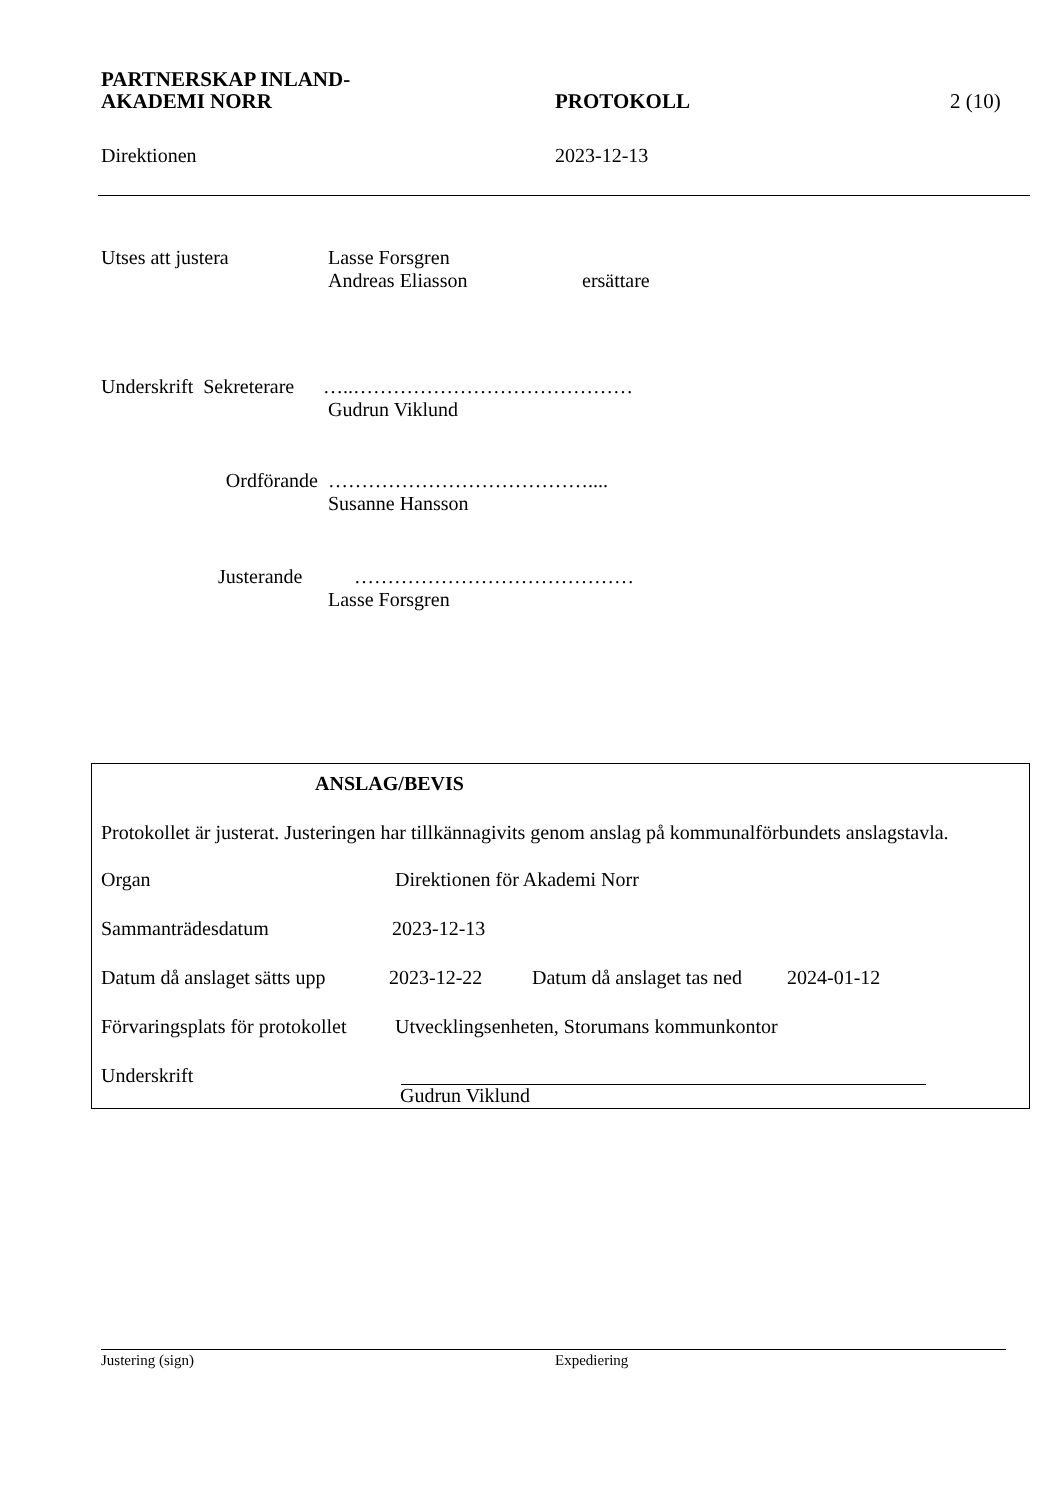PARTNERSKAP INLAND-
AKADEMI NORR
PROTOKOLL 2 (10)
Direktionen 2023-12-13
Utses att justera Lasse Forsgren
Andreas Eliasson ersättare
Underskrift Sekreterare
…..……………………………………
Gudrun Viklund
Ordförande …………………………………....
Susanne Hansson
Justerande ……………………………………
Lasse Forsgren
ANSLAG/BEVIS
Protokollet är justerat. Justeringen har tillkännagivits genom anslag på kommunalförbundets anslagstavla.
Organ Direktionen för Akademi Norr
Sammanträdesdatum 2023-12-13
Datum då anslaget sätts upp 2023-12-22 Datum då anslaget tas ned 2024-01-12
Förvaringsplats för protokollet Utvecklingsenheten, Storumans kommunkontor
Underskrift
Gudrun Viklund
Justering (sign) Expediering